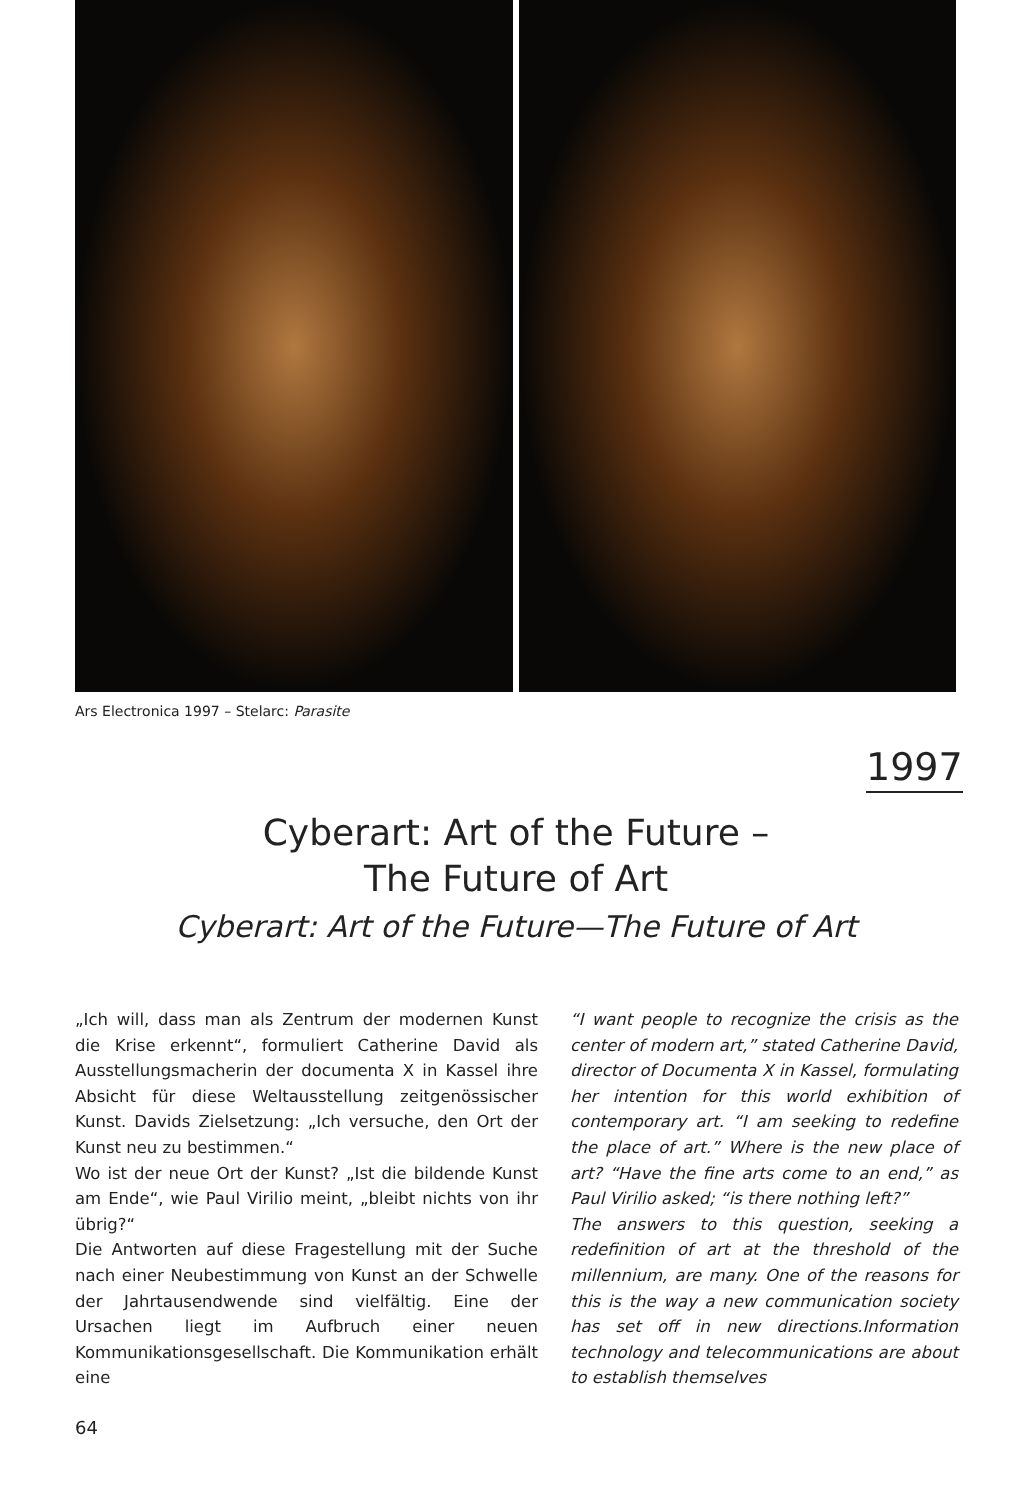Ars Electronica 1997 – Stelarc: Parasite
1997
Cyberart: Art of the Future –
The Future of Art
Cyberart: Art of the Future—The Future of Art
„Ich will, dass man als Zentrum der modernen Kunst die Krise erkennt“, formuliert Catherine David als Ausstellungsmacherin der documenta X in Kassel ihre Absicht für diese Weltausstellung zeitgenössischer Kunst. Davids Zielsetzung: „Ich versuche, den Ort der Kunst neu zu bestimmen.“
Wo ist der neue Ort der Kunst? „Ist die bildende Kunst am Ende“, wie Paul Virilio meint, „bleibt nichts von ihr übrig?“
Die Antworten auf diese Fragestellung mit der Suche nach einer Neubestimmung von Kunst an der Schwelle der Jahrtausendwende sind vielfältig. Eine der Ursachen liegt im Aufbruch einer neuen Kommunikationsgesellschaft. Die Kommunikation erhält eine
“I want people to recognize the crisis as the center of modern art,” stated Catherine David, director of Documenta X in Kassel, formulating her intention for this world exhibition of contemporary art. “I am seeking to redefine the place of art.” Where is the new place of art? “Have the fine arts come to an end,” as Paul Virilio asked; “is there nothing left?”
The answers to this question, seeking a redefinition of art at the threshold of the millennium, are many. One of the reasons for this is the way a new communication society has set off in new directions.Information technology and telecommunications are about to establish themselves
64